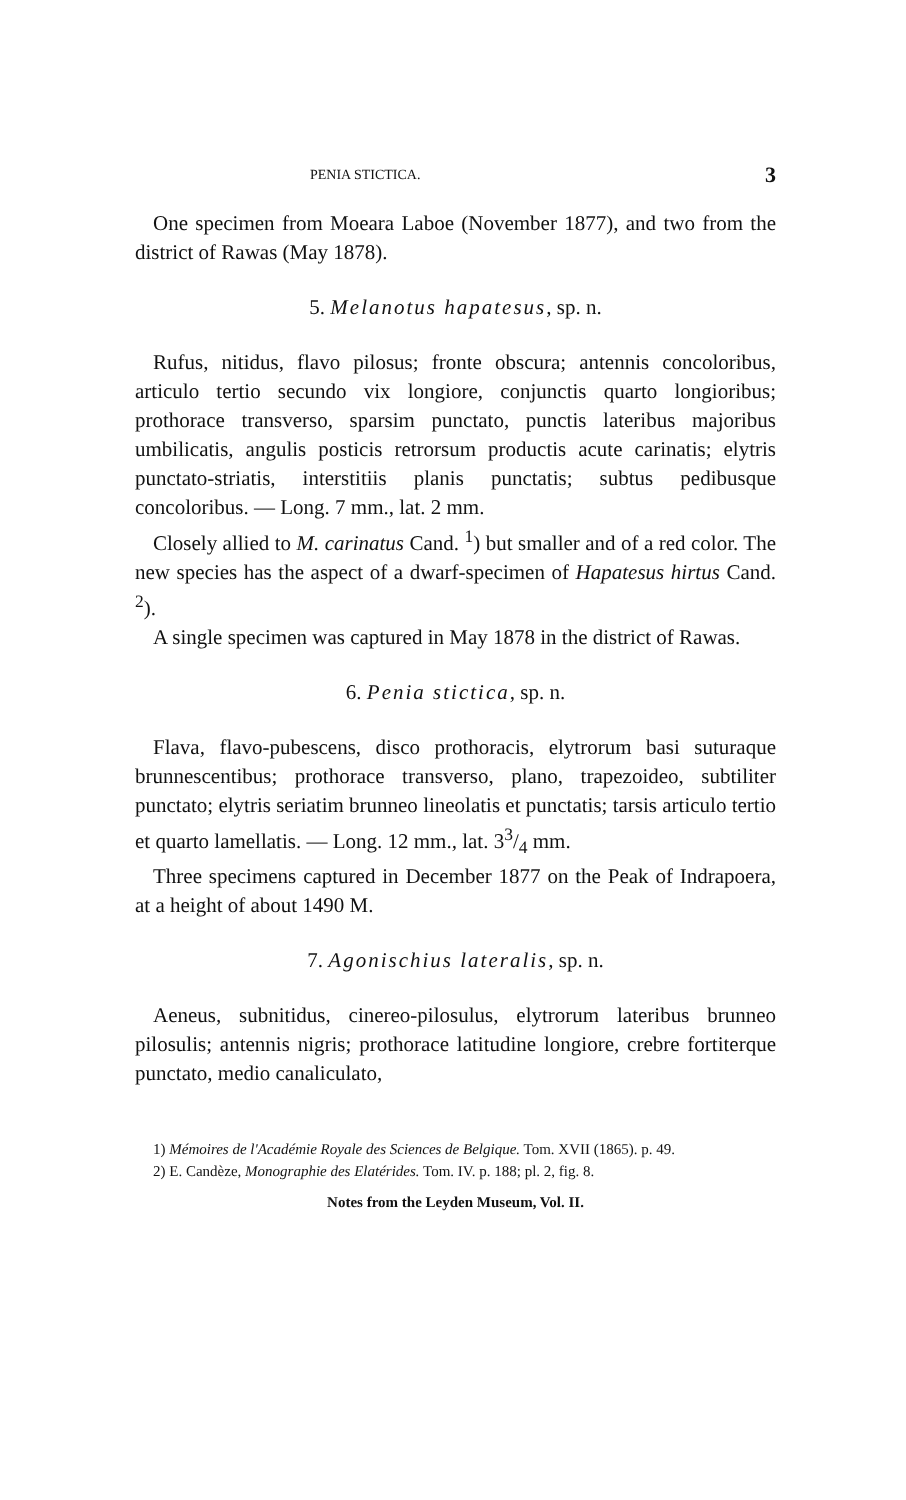PENIA STICTICA. 3
One specimen from Moeara Laboe (November 1877), and two from the district of Rawas (May 1878).
5. Melanotus hapatesus, sp. n.
Rufus, nitidus, flavo pilosus; fronte obscura; antennis concoloribus, articulo tertio secundo vix longiore, conjunctis quarto longioribus; prothorace transverso, sparsim punctato, punctis lateribus majoribus umbilicatis, angulis posticis retrorsum productis acute carinatis; elytris punctato-striatis, interstitiis planis punctatis; subtus pedibusque concoloribus. — Long. 7 mm., lat. 2 mm.
Closely allied to M. carinatus Cand. <sup>1</sup>) but smaller and of a red color. The new species has the aspect of a dwarf-specimen of Hapatesus hirtus Cand. <sup>2</sup>).
A single specimen was captured in May 1878 in the district of Rawas.
6. Penia stictica, sp. n.
Flava, flavo-pubescens, disco prothoracis, elytrorum basi suturaque brunnescentibus; prothorace transverso, plano, trapezoideo, subtiliter punctato; elytris seriatim brunneo lineolatis et punctatis; tarsis articulo tertio et quarto lamellatis. — Long. 12 mm., lat. 33/4 mm.
Three specimens captured in December 1877 on the Peak of Indrapoera, at a height of about 1490 M.
7. Agonischius lateralis, sp. n.
Aeneus, subnitidus, cinereo-pilosulus, elytrorum lateribus brunneo pilosulis; antennis nigris; prothorace latitudine longiore, crebre fortiterque punctato, medio canaliculato,
1) Mémoires de l'Académie Royale des Sciences de Belgique. Tom. XVII (1865). p. 49.
2) E. Candèze, Monographie des Elatérides. Tom. IV. p. 188; pl. 2, fig. 8.
Notes from the Leyden Museum, Vol. II.